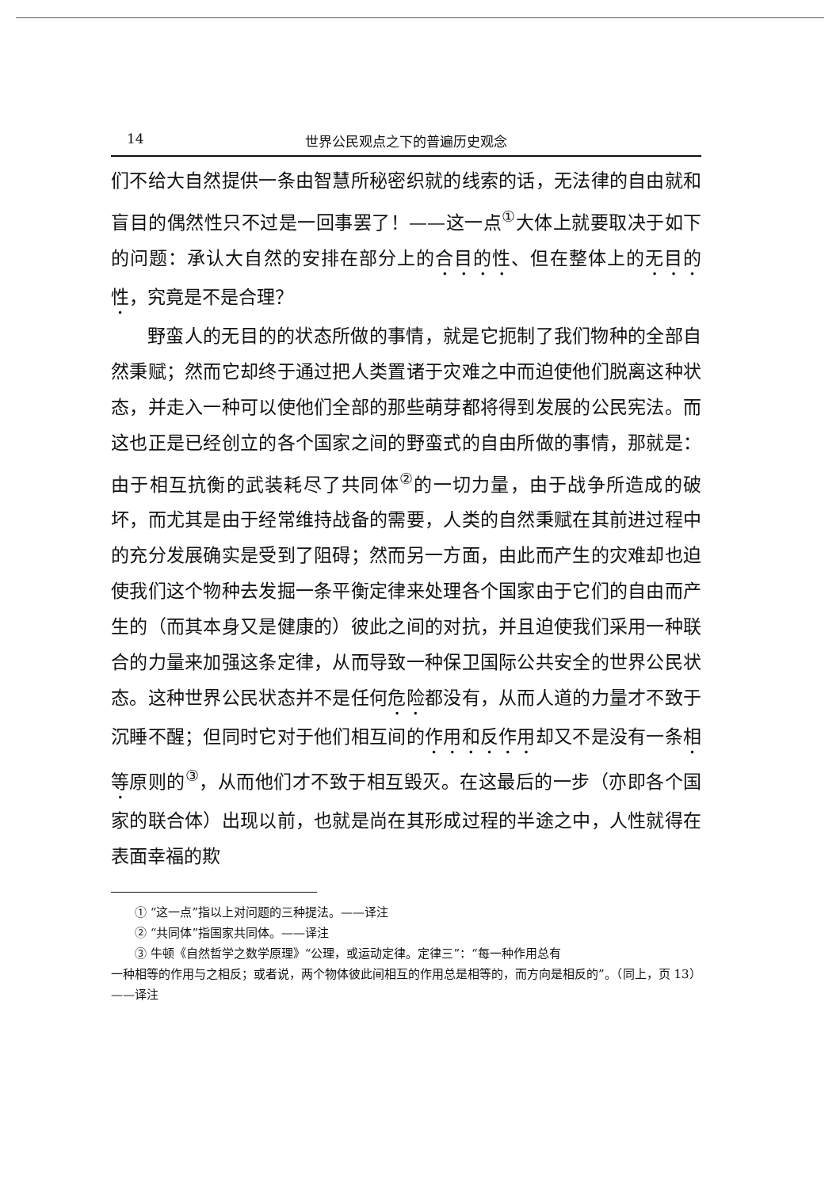14 世界公民观点之下的普遍历史观念
们不给大自然提供一条由智慧所秘密织就的线索的话，无法律的自由就和盲目的偶然性只不过是一回事罢了！——这一点<sup>①</sup>大体上就要取决于如下的问题：承认大自然的安排在部分上的合目的性、但在整体上的无目的性，究竟是不是合理？
野蛮人的无目的的状态所做的事情，就是它扼制了我们物种的全部自然秉赋；然而它却终于通过把人类置诸于灾难之中而迫使他们脱离这种状态，并走入一种可以使他们全部的那些萌芽都将得到发展的公民宪法。而这也正是已经创立的各个国家之间的野蛮式的自由所做的事情，那就是：由于相互抗衡的武装耗尽了共同体<sup>②</sup>的一切力量，由于战争所造成的破坏，而尤其是由于经常维持战备的需要，人类的自然秉赋在其前进过程中的充分发展确实是受到了阻碍；然而另一方面，由此而产生的灾难却也迫使我们这个物种去发掘一条平衡定律来处理各个国家由于它们的自由而产生的（而其本身又是健康的）彼此之间的对抗，并且迫使我们采用一种联合的力量来加强这条定律，从而导致一种保卫国际公共安全的世界公民状态。这种世界公民状态并不是任何危险都没有，从而人道的力量才不致于沉睡不醒；但同时它对于他们相互间的作用和反作用却又不是没有一条相等原则的<sup>③</sup>，从而他们才不致于相互毁灭。在这最后的一步（亦即各个国家的联合体）出现以前，也就是尚在其形成过程的半途之中，人性就得在表面幸福的欺
① “这一点”指以上对问题的三种提法。——译注
② “共同体”指国家共同体。——译注
③ 牛顿《自然哲学之数学原理》“公理，或运动定律。定律三”：“每一种作用总有
一种相等的作用与之相反；或者说，两个物体彼此间相互的作用总是相等的，而方向是相反的”。（同上，页 13）——译注